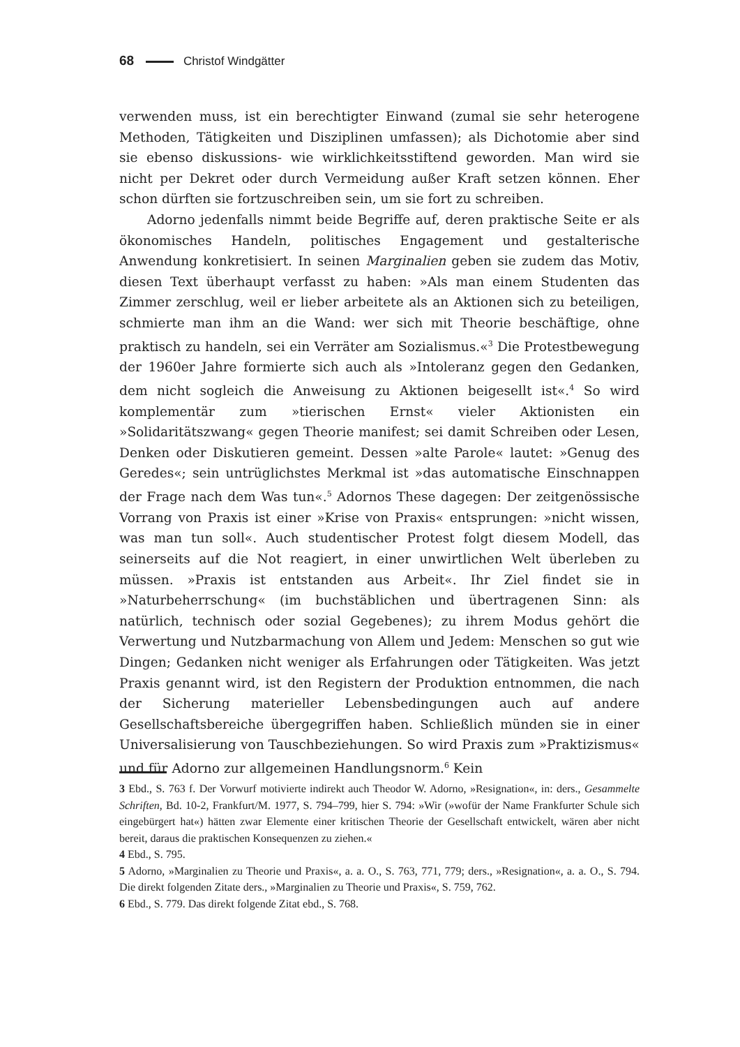68 Christof Windgätter
verwenden muss, ist ein berechtigter Einwand (zumal sie sehr heterogene Methoden, Tätigkeiten und Disziplinen umfassen); als Dichotomie aber sind sie ebenso diskussions- wie wirklichkeitsstiftend geworden. Man wird sie nicht per Dekret oder durch Vermeidung außer Kraft setzen können. Eher schon dürften sie fortzuschreiben sein, um sie fort zu schreiben.
Adorno jedenfalls nimmt beide Begriffe auf, deren praktische Seite er als ökonomisches Handeln, politisches Engagement und gestalterische Anwendung konkretisiert. In seinen Marginalien geben sie zudem das Motiv, diesen Text überhaupt verfasst zu haben: »Als man einem Studenten das Zimmer zerschlug, weil er lieber arbeitete als an Aktionen sich zu beteiligen, schmierte man ihm an die Wand: wer sich mit Theorie beschäftige, ohne praktisch zu handeln, sei ein Verräter am Sozialismus.«<sup>3</sup> Die Protestbewegung der 1960er Jahre formierte sich auch als »Intoleranz gegen den Gedanken, dem nicht sogleich die Anweisung zu Aktionen beigesellt ist«.<sup>4</sup> So wird komplementär zum »tierischen Ernst« vieler Aktionisten ein »Solidaritätszwang« gegen Theorie manifest; sei damit Schreiben oder Lesen, Denken oder Diskutieren gemeint. Dessen »alte Parole« lautet: »Genug des Geredes«; sein untrüglichstes Merkmal ist »das automatische Einschnappen der Frage nach dem Was tun«.<sup>5</sup> Adornos These dagegen: Der zeitgenössische Vorrang von Praxis ist einer »Krise von Praxis« entsprungen: »nicht wissen, was man tun soll«. Auch studentischer Protest folgt diesem Modell, das seinerseits auf die Not reagiert, in einer unwirtlichen Welt überleben zu müssen. »Praxis ist entstanden aus Arbeit«. Ihr Ziel findet sie in »Naturbeherrschung« (im buchstäblichen und übertragenen Sinn: als natürlich, technisch oder sozial Gegebenes); zu ihrem Modus gehört die Verwertung und Nutzbarmachung von Allem und Jedem: Menschen so gut wie Dingen; Gedanken nicht weniger als Erfahrungen oder Tätigkeiten. Was jetzt Praxis genannt wird, ist den Registern der Produktion entnommen, die nach der Sicherung materieller Lebensbedingungen auch auf andere Gesellschaftsbereiche übergegriffen haben. Schließlich münden sie in einer Universalisierung von Tauschbeziehungen. So wird Praxis zum »Praktizismus« und für Adorno zur allgemeinen Handlungsnorm.<sup>6</sup> Kein
3 Ebd., S. 763 f. Der Vorwurf motivierte indirekt auch Theodor W. Adorno, »Resignation«, in: ders., Gesammelte Schriften, Bd. 10-2, Frankfurt/M. 1977, S. 794–799, hier S. 794: »Wir (»wofür der Name Frankfurter Schule sich eingebürgert hat«) hätten zwar Elemente einer kritischen Theorie der Gesellschaft entwickelt, wären aber nicht bereit, daraus die praktischen Konsequenzen zu ziehen.«
4 Ebd., S. 795.
5 Adorno, »Marginalien zu Theorie und Praxis«, a. a. O., S. 763, 771, 779; ders., »Resignation«, a. a. O., S. 794. Die direkt folgenden Zitate ders., »Marginalien zu Theorie und Praxis«, S. 759, 762.
6 Ebd., S. 779. Das direkt folgende Zitat ebd., S. 768.